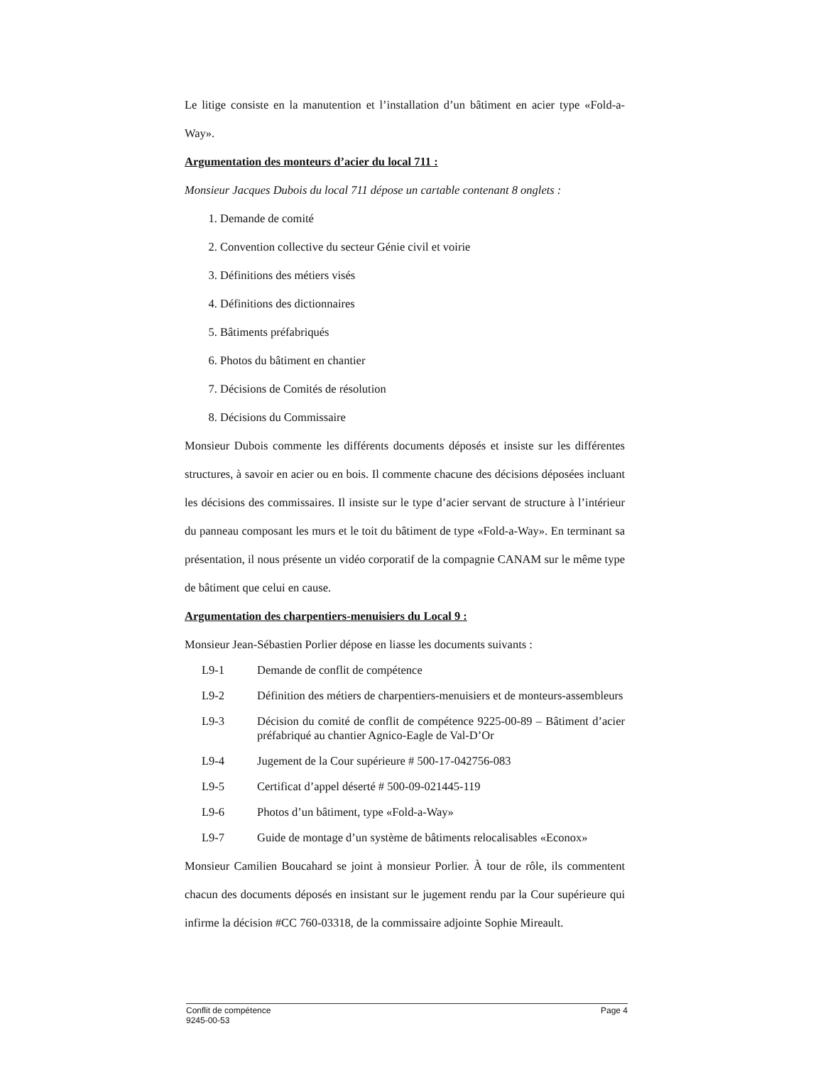Le litige consiste en la manutention et l’installation d’un bâtiment en acier type «Fold-a-Way».
Argumentation des monteurs d’acier du local 711 :
Monsieur Jacques Dubois du local 711 dépose un cartable contenant 8 onglets :
1. Demande de comité
2. Convention collective du secteur Génie civil et voirie
3. Définitions des métiers visés
4. Définitions des dictionnaires
5. Bâtiments préfabriqués
6. Photos du bâtiment en chantier
7. Décisions de Comités de résolution
8. Décisions du Commissaire
Monsieur Dubois commente les différents documents déposés et insiste sur les différentes structures, à savoir en acier ou en bois. Il commente chacune des décisions déposées incluant les décisions des commissaires. Il insiste sur le type d’acier servant de structure à l’intérieur du panneau composant les murs et le toit du bâtiment de type «Fold-a-Way». En terminant sa présentation, il nous présente un vidéo corporatif de la compagnie CANAM sur le même type de bâtiment que celui en cause.
Argumentation des charpentiers-menuisiers du Local 9 :
Monsieur Jean-Sébastien Porlier dépose en liasse les documents suivants :
| L9-1 | Demande de conflit de compétence |
| L9-2 | Définition des métiers de charpentiers-menuisiers et de monteurs-assembleurs |
| L9-3 | Décision du comité de conflit de compétence 9225-00-89 – Bâtiment d’acier préfabriqué au chantier Agnico-Eagle de Val-D’Or |
| L9-4 | Jugement de la Cour supérieure # 500-17-042756-083 |
| L9-5 | Certificat d’appel déserté # 500-09-021445-119 |
| L9-6 | Photos d’un bâtiment, type «Fold-a-Way» |
| L9-7 | Guide de montage d’un système de bâtiments relocalisables «Econox» |
Monsieur Camilien Boucahard se joint à monsieur Porlier. À tour de rôle, ils commentent chacun des documents déposés en insistant sur le jugement rendu par la Cour supérieure qui infirme la décision #CC 760-03318, de la commissaire adjointe Sophie Mireault.
Conflit de compétence
9245-00-53
Page 4